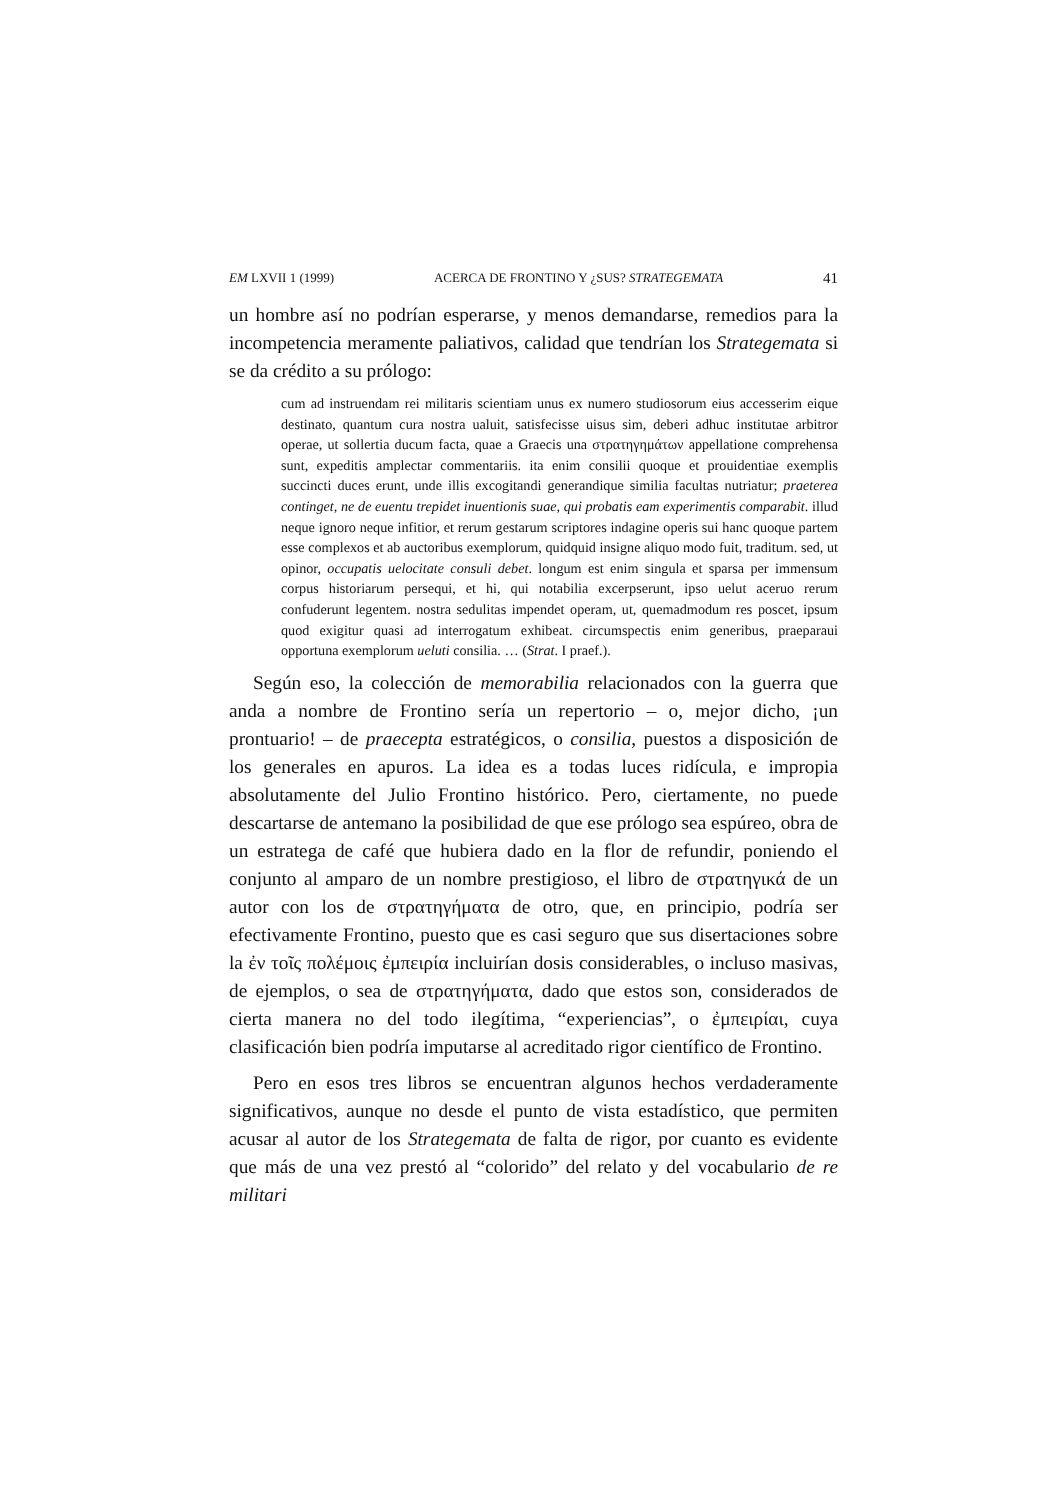EM LXVII 1 (1999) ACERCA DE FRONTINO Y ¿SUS? STRATEGEMATA 41
un hombre así no podrían esperarse, y menos demandarse, remedios para la incompetencia meramente paliativos, calidad que tendrían los Strategemata si se da crédito a su prólogo:
cum ad instruendam rei militaris scientiam unus ex numero studiosorum eius accesserim eique destinato, quantum cura nostra ualuit, satisfecisse uisus sim, deberi adhuc institutae arbitror operae, ut sollertia ducum facta, quae a Graecis una στρατηγημάτων appellatione comprehensa sunt, expeditis amplectar commentariis. ita enim consilii quoque et prouidentiae exemplis succincti duces erunt, unde illis excogitandi generandique similia facultas nutriatur; praeterea continget, ne de euentu trepidet inuentionis suae, qui probatis eam experimentis comparabit. illud neque ignoro neque infitior, et rerum gestarum scriptores indagine operis sui hanc quoque partem esse complexos et ab auctoribus exemplorum, quidquid insigne aliquo modo fuit, traditum. sed, ut opinor, occupatis uelocitate consuli debet. longum est enim singula et sparsa per immensum corpus historiarum persequi, et hi, qui notabilia excerpserunt, ipso uelut aceruo rerum confuderunt legentem. nostra sedulitas impendet operam, ut, quemadmodum res poscet, ipsum quod exigitur quasi ad interrogatum exhibeat. circumspectis enim generibus, praeparaui opportuna exemplorum ueluti consilia. … (Strat. I praef.).
Según eso, la colección de memorabilia relacionados con la guerra que anda a nombre de Frontino sería un repertorio – o, mejor dicho, ¡un prontuario! – de praecepta estratégicos, o consilia, puestos a disposición de los generales en apuros. La idea es a todas luces ridícula, e impropia absolutamente del Julio Frontino histórico. Pero, ciertamente, no puede descartarse de antemano la posibilidad de que ese prólogo sea espúreo, obra de un estratega de café que hubiera dado en la flor de refundir, poniendo el conjunto al amparo de un nombre prestigioso, el libro de στρατηγικά de un autor con los de στρατηγήματα de otro, que, en principio, podría ser efectivamente Frontino, puesto que es casi seguro que sus disertaciones sobre la ἐν τοῖς πολέμοις ἐμπειρία incluirían dosis considerables, o incluso masivas, de ejemplos, o sea de στρατηγήματα, dado que estos son, considerados de cierta manera no del todo ilegítima, “experiencias”, o ἐμπειρίαι, cuya clasificación bien podría imputarse al acreditado rigor científico de Frontino.
Pero en esos tres libros se encuentran algunos hechos verdaderamente significativos, aunque no desde el punto de vista estadístico, que permiten acusar al autor de los Strategemata de falta de rigor, por cuanto es evidente que más de una vez prestó al “colorido” del relato y del vocabulario de re militari